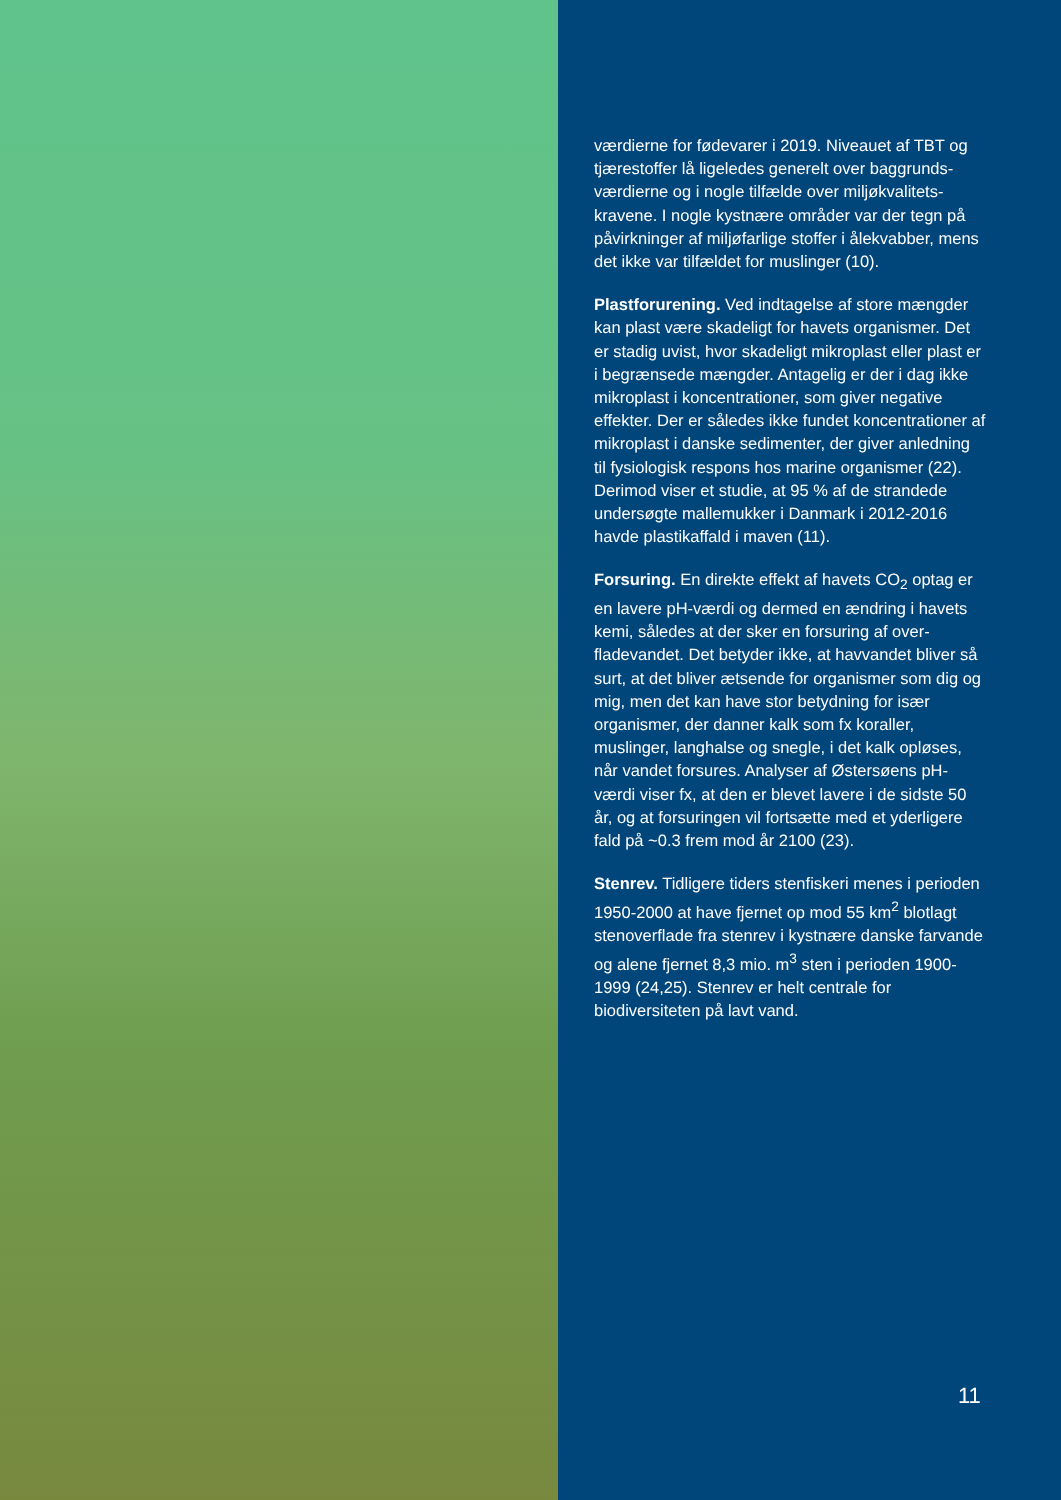værdierne for fødevarer i 2019. Niveauet af TBT og tjærestoffer lå ligeledes generelt over baggrunds­værdierne og i nogle tilfælde over miljøkvalitets­kravene. I nogle kystnære områder var der tegn på påvirkninger af miljøfarlige stoffer i ålekvabber, mens det ikke var tilfældet for muslinger (10).
Plastforurening. Ved indtagelse af store mængder kan plast være skadeligt for havets organismer. Det er stadig uvist, hvor skadeligt mikroplast eller plast er i begrænsede mængder. Antagelig er der i dag ikke mikroplast i koncentrationer, som giver nega­tive effekter. Der er således ikke fundet koncentra­tioner af mikroplast i danske sedimenter, der giver anledning til fysiologisk respons hos marine orga­nismer (22). Derimod viser et studie, at 95 % af de strandede undersøgte mallemukker i Danmark i 2012-2016 havde plastikaffald i maven (11).
Forsuring. En direkte effekt af havets CO<sub>2</sub> optag er en lavere pH-værdi og dermed en ændring i ha­vets kemi, således at der sker en forsuring af over­fladevandet. Det betyder ikke, at havvandet bli­ver så surt, at det bliver ætsende for organismer som dig og mig, men det kan have stor betydning for især organismer, der danner kalk som fx koral­ler, muslinger, langhalse og snegle, i det kalk op­løses, når vandet forsures. Analyser af Østersøens pH-værdi viser fx, at den er blevet lavere i de sid­ste 50 år, og at forsuringen vil fortsætte med et yderligere fald på ~0.3 frem mod år 2100 (23).
Stenrev. Tidligere tiders stenfiskeri menes i peri­oden 1950-2000 at have fjernet op mod 55 km<sup>2</sup> blotlagt stenoverflade fra stenrev i kystnære dan­ske farvande og alene fjernet 8,3 mio. m<sup>3</sup> sten i pe­rioden 1900-1999 (24,25). Stenrev er helt centrale for biodiversiteten på lavt vand.
11